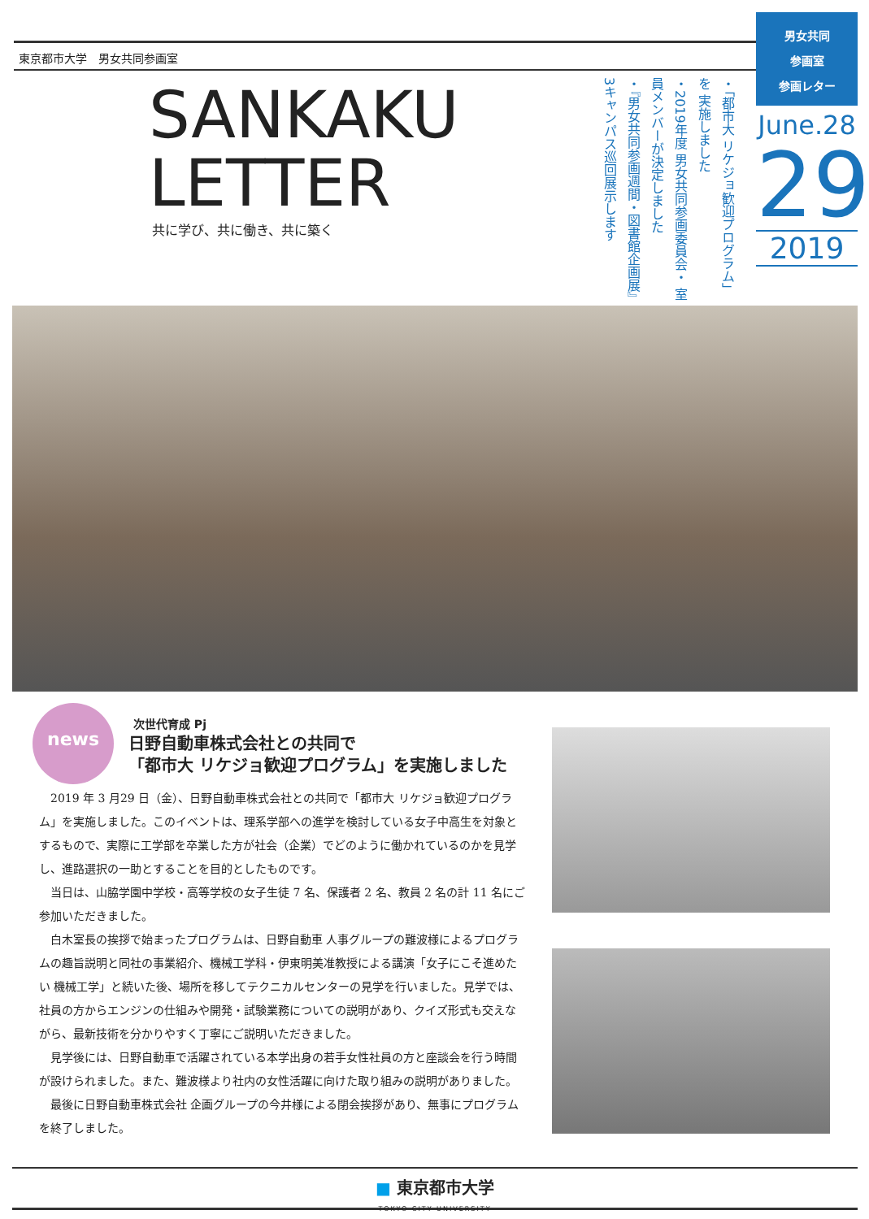東京都市大学　男女共同参画室
男女共同
参画室
参画レター
June.28
29
2019
SANKAKU
LETTER
共に学び、共に働き、共に築く
・「都市大 リケジョ歓迎プログラム」を 実施しました
・2019年度 男女共同参画委員会・ 室員メンバーが決定しました
・『男女共同参画週間・図書館企画展』 3キャンパス巡回展示します
news
次世代育成 Pj
日野自動車株式会社との共同で
「都市大 リケジョ歓迎プログラム」を実施しました
2019 年 3 月29 日（金）、日野自動車株式会社との共同で「都市大 リケジョ歓迎プログラム」を実施しました。このイベントは、理系学部への進学を検討している女子中高生を対象とするもので、実際に工学部を卒業した方が社会（企業）でどのように働かれているのかを見学し、進路選択の一助とすることを目的としたものです。
当日は、山脇学園中学校・高等学校の女子生徒 7 名、保護者 2 名、教員 2 名の計 11 名にご参加いただきました。
白木室長の挨拶で始まったプログラムは、日野自動車 人事グループの難波様によるプログラムの趣旨説明と同社の事業紹介、機械工学科・伊東明美准教授による講演「女子にこそ進めたい 機械工学」と続いた後、場所を移してテクニカルセンターの見学を行いました。見学では、社員の方からエンジンの仕組みや開発・試験業務についての説明があり、クイズ形式も交えながら、最新技術を分かりやすく丁寧にご説明いただきました。
見学後には、日野自動車で活躍されている本学出身の若手女性社員の方と座談会を行う時間が設けられました。また、難波様より社内の女性活躍に向けた取り組みの説明がありました。
最後に日野自動車株式会社 企画グループの今井様による閉会挨拶があり、無事にプログラムを終了しました。
■ 東京都市大学
TOKYO CITY UNIVERSITY